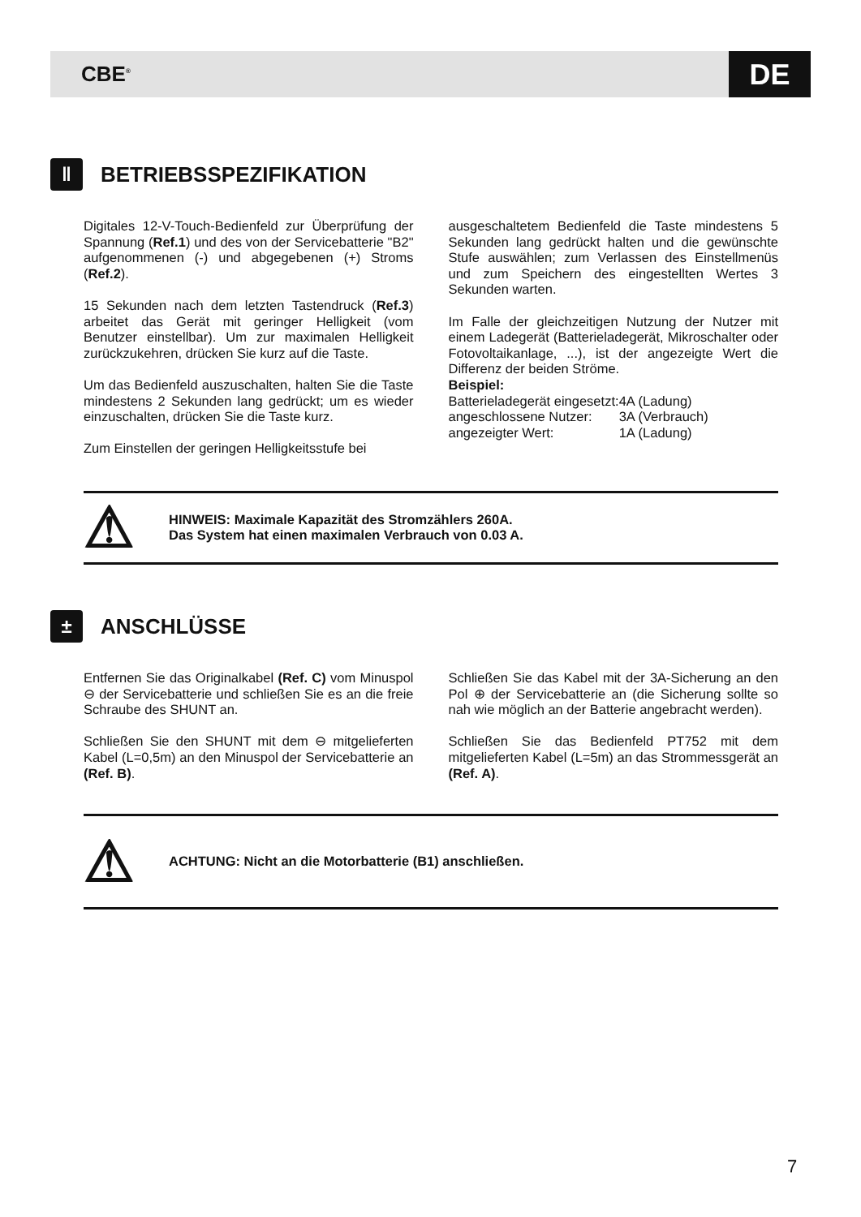CBE<sup>®</sup> DE
ǁ BETRIEBSSPEZIFIKATION
Digitales 12-V-Touch-Bedienfeld zur Überprüfung der Spannung (Ref.1) und des von der Servicebatterie "B2" aufgenommenen (-) und abgegebenen (+) Stroms (Ref.2).
15 Sekunden nach dem letzten Tastendruck (Ref.3) arbeitet das Gerät mit geringer Helligkeit (vom Benutzer einstellbar). Um zur maximalen Helligkeit zurückzukehren, drücken Sie kurz auf die Taste.
Um das Bedienfeld auszuschalten, halten Sie die Taste mindestens 2 Sekunden lang gedrückt; um es wieder einzuschalten, drücken Sie die Taste kurz.
Zum Einstellen der geringen Helligkeitsstufe bei
ausgeschaltetem Bedienfeld die Taste mindestens 5 Sekunden lang gedrückt halten und die gewünschte Stufe auswählen; zum Verlassen des Einstellmenüs und zum Speichern des eingestellten Wertes 3 Sekunden warten.
Im Falle der gleichzeitigen Nutzung der Nutzer mit einem Ladegerät (Batterieladegerät, Mikroschalter oder Fotovoltaikanlage, ...), ist der angezeigte Wert die Differenz der beiden Ströme.
Beispiel:
| Batterieladegerät eingesetzt: | 4A (Ladung) |
| angeschlossene Nutzer: | 3A (Verbrauch) |
| angezeigter Wert: | 1A (Ladung) |
⚠
HINWEIS: Maximale Kapazität des Stromzählers 260A.
Das System hat einen maximalen Verbrauch von 0.03 A.
± ANSCHLÜSSE
Entfernen Sie das Originalkabel (Ref. C) vom Minuspol ⊖ der Servicebatterie und schließen Sie es an die freie Schraube des SHUNT an.
Schließen Sie den SHUNT mit dem ⊖ mitgelieferten Kabel (L=0,5m) an den Minuspol der Servicebatterie an (Ref. B).
Schließen Sie das Kabel mit der 3A-Sicherung an den Pol ⊕ der Servicebatterie an (die Sicherung sollte so nah wie möglich an der Batterie angebracht werden).
Schließen Sie das Bedienfeld PT752 mit dem mitgelieferten Kabel (L=5m) an das Strommessgerät an (Ref. A).
⚠
ACHTUNG: Nicht an die Motorbatterie (B1) anschließen.
7